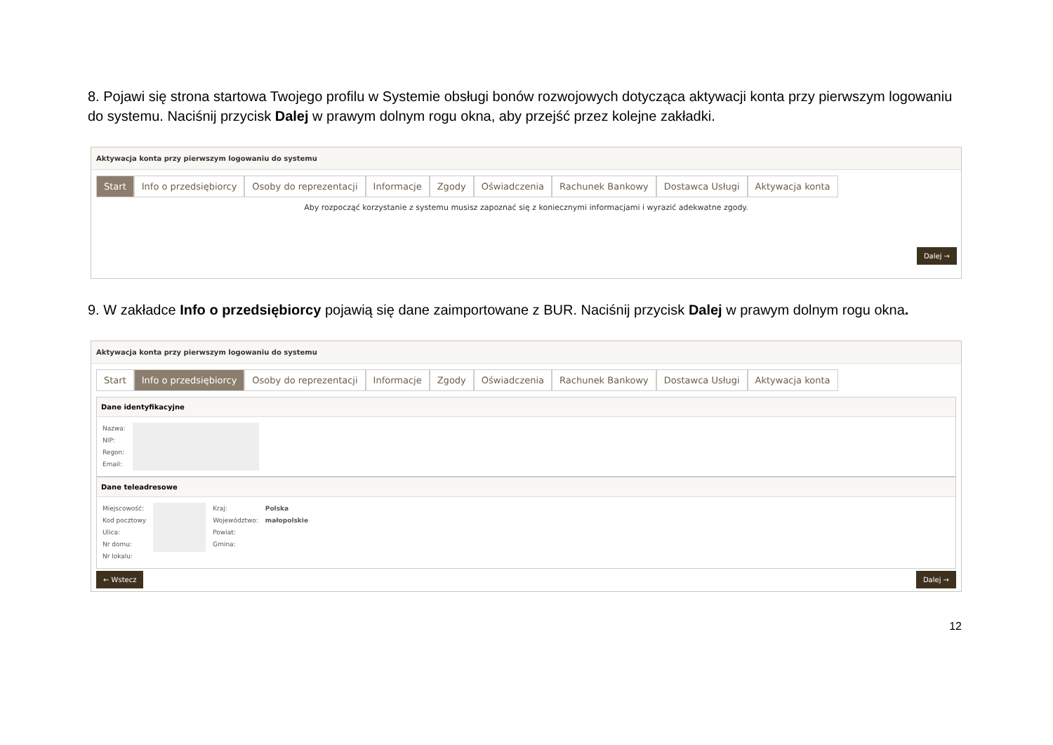8. Pojawi się strona startowa Twojego profilu w Systemie obsługi bonów rozwojowych dotycząca aktywacji konta przy pierwszym logowaniu do systemu. Naciśnij przycisk Dalej w prawym dolnym rogu okna, aby przejść przez kolejne zakładki.
Aktywacja konta przy pierwszym logowaniu do systemu
Start Info o przedsiębiorcy Osoby do reprezentacji Informacje Zgody Oświadczenia Rachunek Bankowy Dostawca Usługi Aktywacja konta
Aby rozpocząć korzystanie z systemu musisz zapoznać się z koniecznymi informacjami i wyrazić adekwatne zgody.
Dalej →
9. W zakładce Info o przedsiębiorcy pojawią się dane zaimportowane z BUR. Naciśnij przycisk Dalej w prawym dolnym rogu okna.
Aktywacja konta przy pierwszym logowaniu do systemu
Start Info o przedsiębiorcy Osoby do reprezentacji Informacje Zgody Oświadczenia Rachunek Bankowy Dostawca Usługi Aktywacja konta
Dane identyfikacyjne
Nazwa:
NIP:
Regon:
Email:
Dane teleadresowe
Miejscowość:
Kod pocztowy
Ulica:
Nr domu:
Nr lokalu:
Kraj:
Województwo:
Powiat:
Gmina:
Polska
małopolskie
← Wstecz Dalej →
12